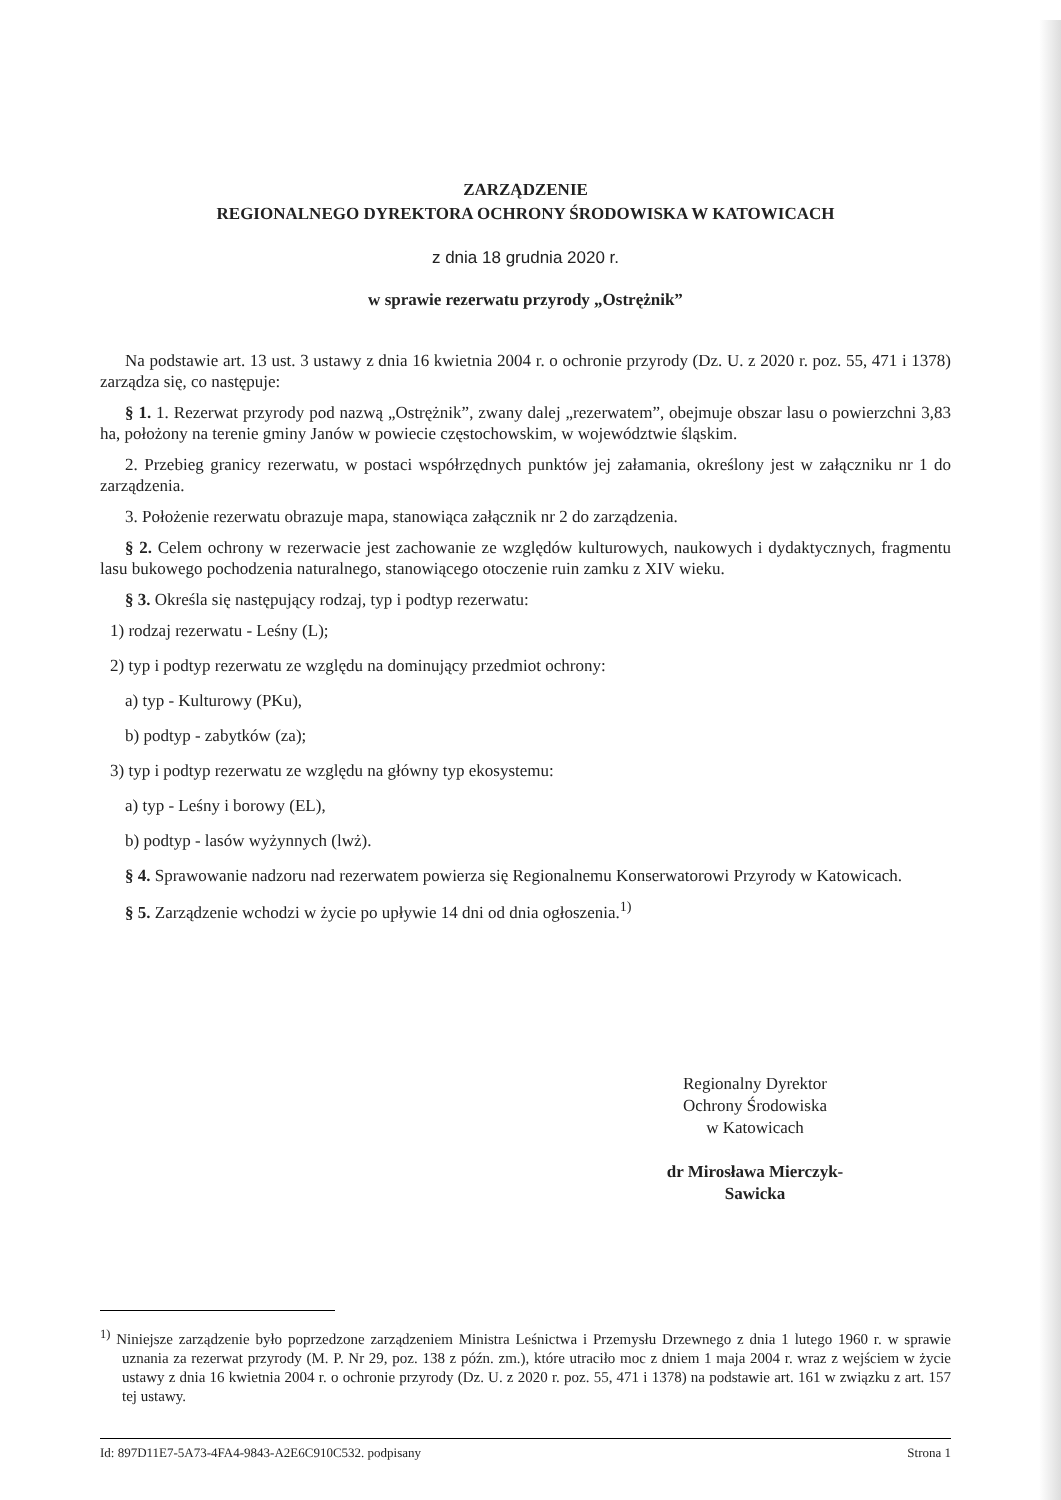ZARZĄDZENIE
REGIONALNEGO DYREKTORA OCHRONY ŚRODOWISKA W KATOWICACH
z dnia 18 grudnia 2020 r.
w sprawie rezerwatu przyrody „Ostrężnik”
Na podstawie art. 13 ust. 3 ustawy z dnia 16 kwietnia 2004 r. o ochronie przyrody (Dz. U. z 2020 r. poz. 55, 471 i 1378) zarządza się, co następuje:
§ 1. 1. Rezerwat przyrody pod nazwą „Ostrężnik”, zwany dalej „rezerwatem”, obejmuje obszar lasu o powierzchni 3,83 ha, położony na terenie gminy Janów w powiecie częstochowskim, w województwie śląskim.
2. Przebieg granicy rezerwatu, w postaci współrzędnych punktów jej załamania, określony jest w załączniku nr 1 do zarządzenia.
3. Położenie rezerwatu obrazuje mapa, stanowiąca załącznik nr 2 do zarządzenia.
§ 2. Celem ochrony w rezerwacie jest zachowanie ze względów kulturowych, naukowych i dydaktycznych, fragmentu lasu bukowego pochodzenia naturalnego, stanowiącego otoczenie ruin zamku z XIV wieku.
§ 3. Określa się następujący rodzaj, typ i podtyp rezerwatu:
1) rodzaj rezerwatu - Leśny (L);
2) typ i podtyp rezerwatu ze względu na dominujący przedmiot ochrony:
a) typ - Kulturowy (PKu),
b) podtyp - zabytków (za);
3) typ i podtyp rezerwatu ze względu na główny typ ekosystemu:
a) typ - Leśny i borowy (EL),
b) podtyp - lasów wyżynnych (lwż).
§ 4. Sprawowanie nadzoru nad rezerwatem powierza się Regionalnemu Konserwatorowi Przyrody w Katowicach.
§ 5. Zarządzenie wchodzi w życie po upływie 14 dni od dnia ogłoszenia.<sup>1)</sup>
Regionalny Dyrektor
Ochrony Środowiska
w Katowicach
dr Mirosława Mierczyk-
Sawicka
<sup>1)</sup> Niniejsze zarządzenie było poprzedzone zarządzeniem Ministra Leśnictwa i Przemysłu Drzewnego z dnia 1 lutego 1960 r. w sprawie uznania za rezerwat przyrody (M. P. Nr 29, poz. 138 z późn. zm.), które utraciło moc z dniem 1 maja 2004 r. wraz z wejściem w życie ustawy z dnia 16 kwietnia 2004 r. o ochronie przyrody (Dz. U. z 2020 r. poz. 55, 471 i 1378) na podstawie art. 161 w związku z art. 157 tej ustawy.
Id: 897D11E7-5A73-4FA4-9843-A2E6C910C532. podpisany Strona 1